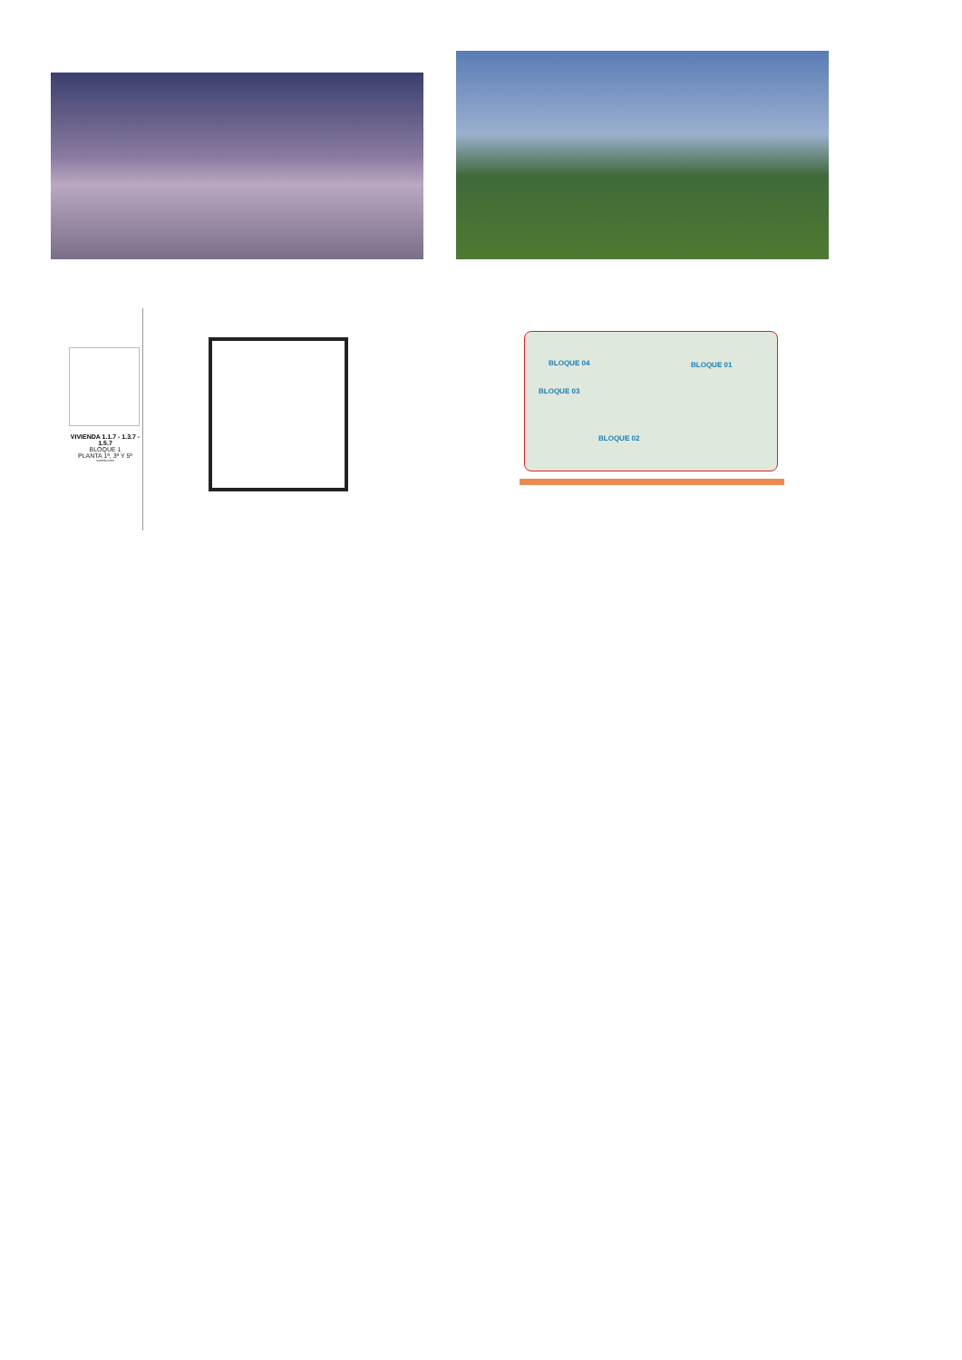VIVIENDA 1.1.7 - 1.3.7 - 1.5.7
BLOQUE 1
PLANTA 1ª, 3ª Y 5ª
SUPERFICIES
BLOQUE 04 BLOQUE 01
BLOQUE 03
BLOQUE 02